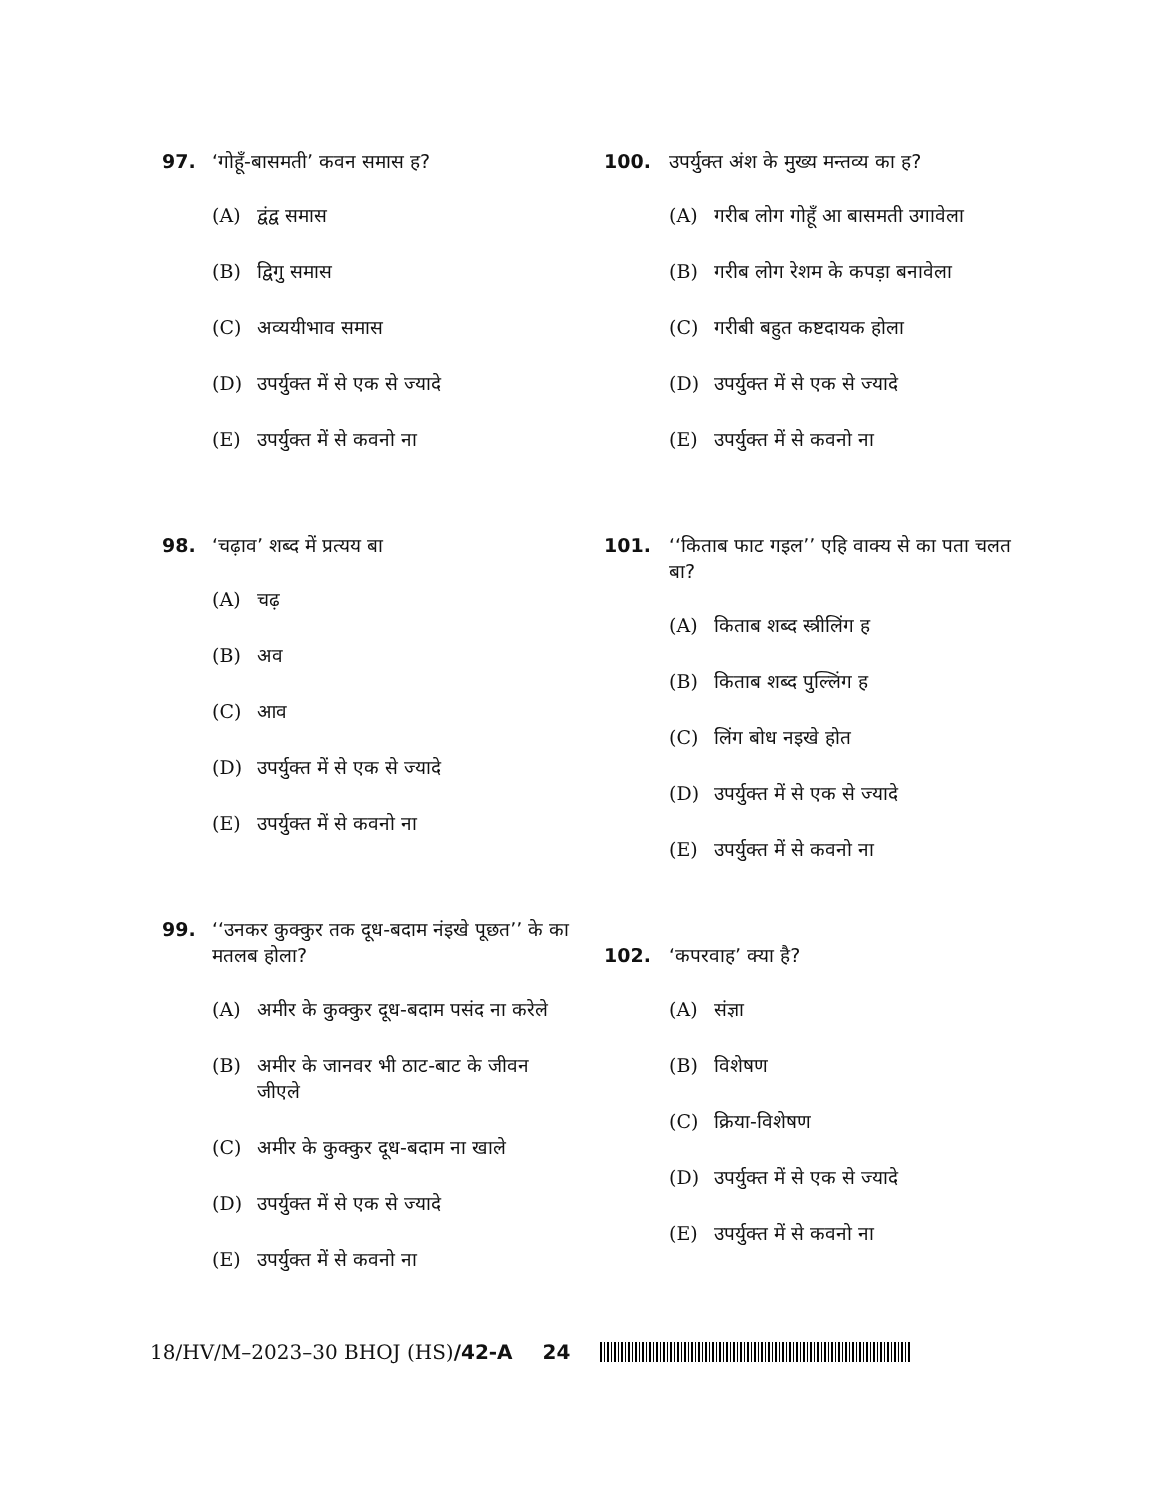97. ‘गोहूँ-बासमती’ कवन समास ह?
(A) द्वंद्व समास
(B) द्विगु समास
(C) अव्ययीभाव समास
(D) उपर्युक्त में से एक से ज्यादे
(E) उपर्युक्त में से कवनो ना
98. ‘चढ़ाव’ शब्द में प्रत्यय बा
(A) चढ़
(B) अव
(C) आव
(D) उपर्युक्त में से एक से ज्यादे
(E) उपर्युक्त में से कवनो ना
99. ‘‘उनकर कुक्कुर तक दूध-बदाम नंइखे पूछत’’ के का मतलब होला?
(A) अमीर के कुक्कुर दूध-बदाम पसंद ना करेले
(B) अमीर के जानवर भी ठाट-बाट के जीवन जीएले
(C) अमीर के कुक्कुर दूध-बदाम ना खाले
(D) उपर्युक्त में से एक से ज्यादे
(E) उपर्युक्त में से कवनो ना
100. उपर्युक्त अंश के मुख्य मन्तव्य का ह?
(A) गरीब लोग गोहूँ आ बासमती उगावेला
(B) गरीब लोग रेशम के कपड़ा बनावेला
(C) गरीबी बहुत कष्टदायक होला
(D) उपर्युक्त में से एक से ज्यादे
(E) उपर्युक्त में से कवनो ना
101. ‘‘किताब फाट गइल’’ एहि वाक्य से का पता चलत बा?
(A) किताब शब्द स्त्रीलिंग ह
(B) किताब शब्द पुल्लिंग ह
(C) लिंग बोध नइखे होत
(D) उपर्युक्त में से एक से ज्यादे
(E) उपर्युक्त में से कवनो ना
102. ‘कपरवाह’ क्या है?
(A) संज्ञा
(B) विशेषण
(C) क्रिया-विशेषण
(D) उपर्युक्त में से एक से ज्यादे
(E) उपर्युक्त में से कवनो ना
18/HV/M–2023–30 BHOJ (HS)/42-A 24